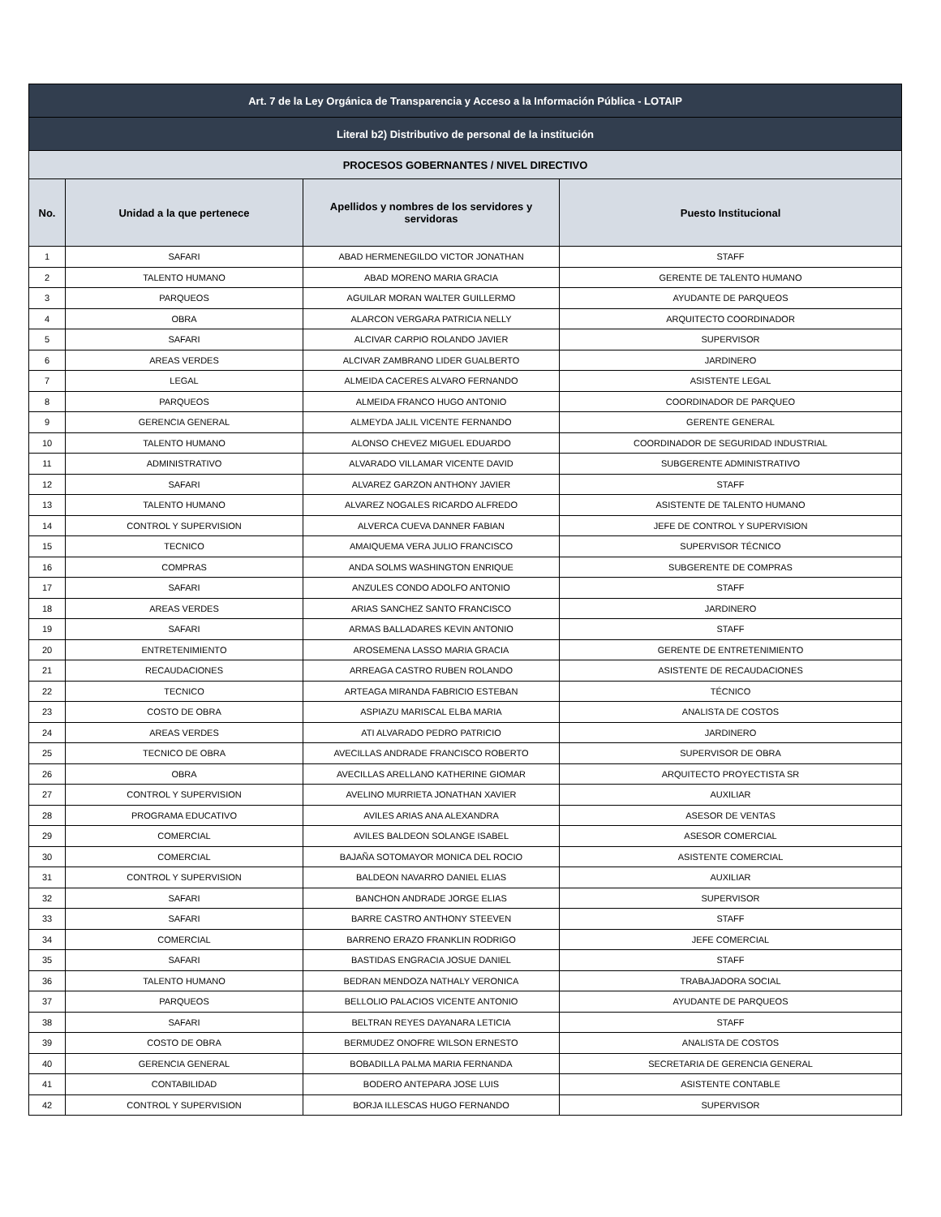| Art. 7 de la Ley Orgánica de Transparencia y Acceso a la Información Pública - LOTAIP | | | |
| --- | --- | --- | --- |
| Literal b2) Distributivo de personal de la institución | | | |
| PROCESOS GOBERNANTES / NIVEL DIRECTIVO | | | |
| No. | Unidad a la que pertenece | Apellidos y nombres de los servidores y servidoras | Puesto Institucional |
| 1 | SAFARI | ABAD HERMENEGILDO VICTOR JONATHAN | STAFF |
| 2 | TALENTO HUMANO | ABAD MORENO MARIA GRACIA | GERENTE DE TALENTO HUMANO |
| 3 | PARQUEOS | AGUILAR MORAN WALTER GUILLERMO | AYUDANTE DE PARQUEOS |
| 4 | OBRA | ALARCON VERGARA PATRICIA NELLY | ARQUITECTO COORDINADOR |
| 5 | SAFARI | ALCIVAR CARPIO ROLANDO JAVIER | SUPERVISOR |
| 6 | AREAS VERDES | ALCIVAR ZAMBRANO LIDER GUALBERTO | JARDINERO |
| 7 | LEGAL | ALMEIDA CACERES ALVARO FERNANDO | ASISTENTE LEGAL |
| 8 | PARQUEOS | ALMEIDA FRANCO HUGO ANTONIO | COORDINADOR DE PARQUEO |
| 9 | GERENCIA GENERAL | ALMEYDA JALIL VICENTE FERNANDO | GERENTE GENERAL |
| 10 | TALENTO HUMANO | ALONSO CHEVEZ MIGUEL EDUARDO | COORDINADOR DE SEGURIDAD INDUSTRIAL |
| 11 | ADMINISTRATIVO | ALVARADO VILLAMAR VICENTE DAVID | SUBGERENTE ADMINISTRATIVO |
| 12 | SAFARI | ALVAREZ GARZON ANTHONY JAVIER | STAFF |
| 13 | TALENTO HUMANO | ALVAREZ NOGALES RICARDO ALFREDO | ASISTENTE DE TALENTO HUMANO |
| 14 | CONTROL Y SUPERVISION | ALVERCA CUEVA DANNER FABIAN | JEFE DE CONTROL Y SUPERVISION |
| 15 | TECNICO | AMAIQUEMA VERA JULIO FRANCISCO | SUPERVISOR TÉCNICO |
| 16 | COMPRAS | ANDA SOLMS WASHINGTON ENRIQUE | SUBGERENTE DE COMPRAS |
| 17 | SAFARI | ANZULES CONDO ADOLFO ANTONIO | STAFF |
| 18 | AREAS VERDES | ARIAS SANCHEZ SANTO FRANCISCO | JARDINERO |
| 19 | SAFARI | ARMAS BALLADARES KEVIN ANTONIO | STAFF |
| 20 | ENTRETENIMIENTO | AROSEMENA LASSO MARIA GRACIA | GERENTE DE ENTRETENIMIENTO |
| 21 | RECAUDACIONES | ARREAGA CASTRO RUBEN ROLANDO | ASISTENTE DE RECAUDACIONES |
| 22 | TECNICO | ARTEAGA MIRANDA FABRICIO ESTEBAN | TÉCNICO |
| 23 | COSTO DE OBRA | ASPIAZU MARISCAL ELBA MARIA | ANALISTA DE COSTOS |
| 24 | AREAS VERDES | ATI ALVARADO PEDRO PATRICIO | JARDINERO |
| 25 | TECNICO DE OBRA | AVECILLAS ANDRADE FRANCISCO ROBERTO | SUPERVISOR DE OBRA |
| 26 | OBRA | AVECILLAS ARELLANO KATHERINE GIOMAR | ARQUITECTO PROYECTISTA SR |
| 27 | CONTROL Y SUPERVISION | AVELINO MURRIETA JONATHAN XAVIER | AUXILIAR |
| 28 | PROGRAMA EDUCATIVO | AVILES ARIAS ANA ALEXANDRA | ASESOR DE VENTAS |
| 29 | COMERCIAL | AVILES BALDEON SOLANGE ISABEL | ASESOR COMERCIAL |
| 30 | COMERCIAL | BAJAÑA SOTOMAYOR MONICA DEL ROCIO | ASISTENTE COMERCIAL |
| 31 | CONTROL Y SUPERVISION | BALDEON NAVARRO DANIEL ELIAS | AUXILIAR |
| 32 | SAFARI | BANCHON ANDRADE JORGE ELIAS | SUPERVISOR |
| 33 | SAFARI | BARRE CASTRO ANTHONY STEEVEN | STAFF |
| 34 | COMERCIAL | BARRENO ERAZO FRANKLIN RODRIGO | JEFE COMERCIAL |
| 35 | SAFARI | BASTIDAS ENGRACIA JOSUE DANIEL | STAFF |
| 36 | TALENTO HUMANO | BEDRAN MENDOZA NATHALY VERONICA | TRABAJADORA SOCIAL |
| 37 | PARQUEOS | BELLOLIO PALACIOS VICENTE ANTONIO | AYUDANTE DE PARQUEOS |
| 38 | SAFARI | BELTRAN REYES DAYANARA LETICIA | STAFF |
| 39 | COSTO DE OBRA | BERMUDEZ ONOFRE WILSON ERNESTO | ANALISTA DE COSTOS |
| 40 | GERENCIA GENERAL | BOBADILLA PALMA MARIA FERNANDA | SECRETARIA DE GERENCIA GENERAL |
| 41 | CONTABILIDAD | BODERO ANTEPARA JOSE LUIS | ASISTENTE CONTABLE |
| 42 | CONTROL Y SUPERVISION | BORJA ILLESCAS HUGO FERNANDO | SUPERVISOR |